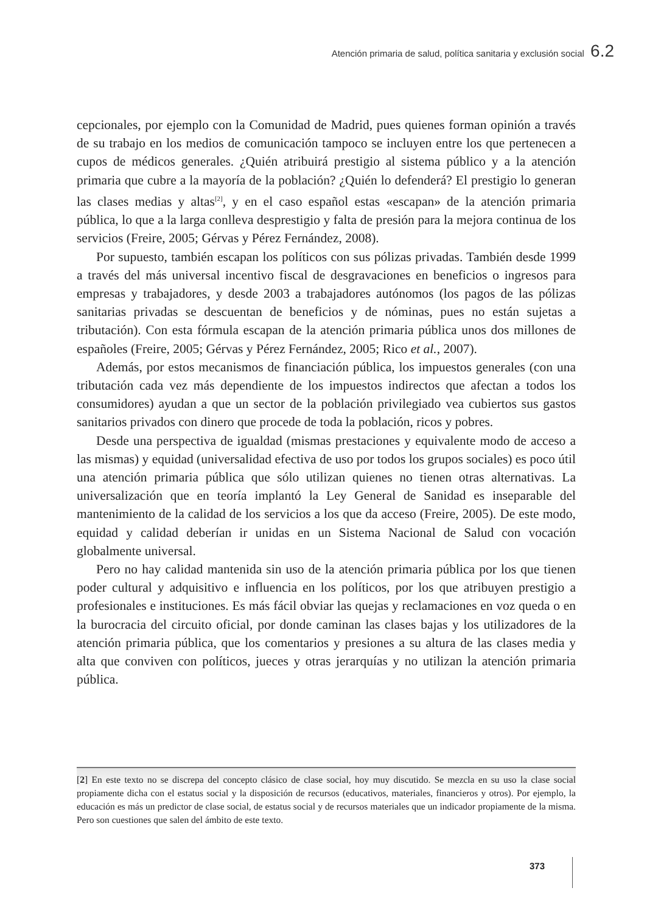Atención primaria de salud, política sanitaria y exclusión social 6.2
cepcionales, por ejemplo con la Comunidad de Madrid, pues quienes forman opinión a través de su trabajo en los medios de comunicación tampoco se incluyen entre los que pertenecen a cupos de médicos generales. ¿Quién atribuirá prestigio al sistema público y a la atención primaria que cubre a la mayoría de la población? ¿Quién lo defenderá? El prestigio lo generan las clases medias y altas<sup>[2]</sup>, y en el caso español estas «escapan» de la atención primaria pública, lo que a la larga conlleva desprestigio y falta de presión para la mejora continua de los servicios (Freire, 2005; Gérvas y Pérez Fernández, 2008).
Por supuesto, también escapan los políticos con sus pólizas privadas. También desde 1999 a través del más universal incentivo fiscal de desgravaciones en beneficios o ingresos para empresas y trabajadores, y desde 2003 a trabajadores autónomos (los pagos de las pólizas sanitarias privadas se descuentan de beneficios y de nóminas, pues no están sujetas a tributación). Con esta fórmula escapan de la atención primaria pública unos dos millones de españoles (Freire, 2005; Gérvas y Pérez Fernández, 2005; Rico et al., 2007).
Además, por estos mecanismos de financiación pública, los impuestos generales (con una tributación cada vez más dependiente de los impuestos indirectos que afectan a todos los consumidores) ayudan a que un sector de la población privilegiado vea cubiertos sus gastos sanitarios privados con dinero que procede de toda la población, ricos y pobres.
Desde una perspectiva de igualdad (mismas prestaciones y equivalente modo de acceso a las mismas) y equidad (universalidad efectiva de uso por todos los grupos sociales) es poco útil una atención primaria pública que sólo utilizan quienes no tienen otras alternativas. La universalización que en teoría implantó la Ley General de Sanidad es inseparable del mantenimiento de la calidad de los servicios a los que da acceso (Freire, 2005). De este modo, equidad y calidad deberían ir unidas en un Sistema Nacional de Salud con vocación globalmente universal.
Pero no hay calidad mantenida sin uso de la atención primaria pública por los que tienen poder cultural y adquisitivo e influencia en los políticos, por los que atribuyen prestigio a profesionales e instituciones. Es más fácil obviar las quejas y reclamaciones en voz queda o en la burocracia del circuito oficial, por donde caminan las clases bajas y los utilizadores de la atención primaria pública, que los comentarios y presiones a su altura de las clases media y alta que conviven con políticos, jueces y otras jerarquías y no utilizan la atención primaria pública.
[2] En este texto no se discrepa del concepto clásico de clase social, hoy muy discutido. Se mezcla en su uso la clase social propiamente dicha con el estatus social y la disposición de recursos (educativos, materiales, financieros y otros). Por ejemplo, la educación es más un predictor de clase social, de estatus social y de recursos materiales que un indicador propiamente de la misma. Pero son cuestiones que salen del ámbito de este texto.
373